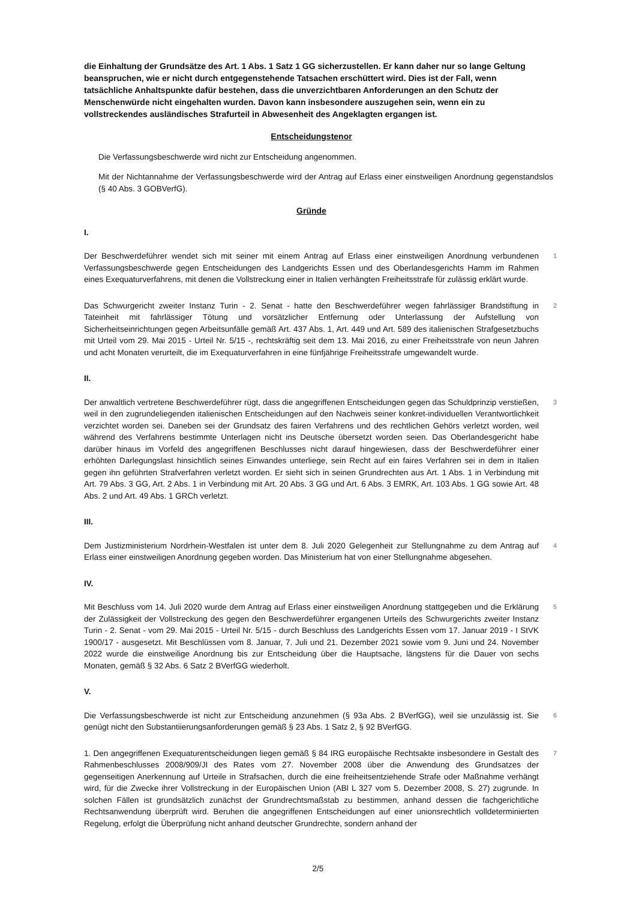die Einhaltung der Grundsätze des Art. 1 Abs. 1 Satz 1 GG sicherzustellen. Er kann daher nur so lange Geltung beanspruchen, wie er nicht durch entgegenstehende Tatsachen erschüttert wird. Dies ist der Fall, wenn tatsächliche Anhaltspunkte dafür bestehen, dass die unverzichtbaren Anforderungen an den Schutz der Menschenwürde nicht eingehalten wurden. Davon kann insbesondere auszugehen sein, wenn ein zu vollstreckendes ausländisches Strafurteil in Abwesenheit des Angeklagten ergangen ist.
Entscheidungstenor
Die Verfassungsbeschwerde wird nicht zur Entscheidung angenommen.
Mit der Nichtannahme der Verfassungsbeschwerde wird der Antrag auf Erlass einer einstweiligen Anordnung gegenstandslos (§ 40 Abs. 3 GOBVerfG).
Gründe
I.
Der Beschwerdeführer wendet sich mit seiner mit einem Antrag auf Erlass einer einstweiligen Anordnung verbundenen Verfassungsbeschwerde gegen Entscheidungen des Landgerichts Essen und des Oberlandesgerichts Hamm im Rahmen eines Exequaturverfahrens, mit denen die Vollstreckung einer in Italien verhängten Freiheitsstrafe für zulässig erklärt wurde.
1
Das Schwurgericht zweiter Instanz Turin - 2. Senat - hatte den Beschwerdeführer wegen fahrlässiger Brandstiftung in Tateinheit mit fahrlässiger Tötung und vorsätzlicher Entfernung oder Unterlassung der Aufstellung von Sicherheitseinrichtungen gegen Arbeitsunfälle gemäß Art. 437 Abs. 1, Art. 449 und Art. 589 des italienischen Strafgesetzbuchs mit Urteil vom 29. Mai 2015 - Urteil Nr. 5/15 -, rechtskräftig seit dem 13. Mai 2016, zu einer Freiheitsstrafe von neun Jahren und acht Monaten verurteilt, die im Exequaturverfahren in eine fünfjährige Freiheitsstrafe umgewandelt wurde.
2
II.
Der anwaltlich vertretene Beschwerdeführer rügt, dass die angegriffenen Entscheidungen gegen das Schuldprinzip verstießen, weil in den zugrundeliegenden italienischen Entscheidungen auf den Nachweis seiner konkret-individuellen Verantwortlichkeit verzichtet worden sei. Daneben sei der Grundsatz des fairen Verfahrens und des rechtlichen Gehörs verletzt worden, weil während des Verfahrens bestimmte Unterlagen nicht ins Deutsche übersetzt worden seien. Das Oberlandesgericht habe darüber hinaus im Vorfeld des angegriffenen Beschlusses nicht darauf hingewiesen, dass der Beschwerdeführer einer erhöhten Darlegungslast hinsichtlich seines Einwandes unterliege, sein Recht auf ein faires Verfahren sei in dem in Italien gegen ihn geführten Strafverfahren verletzt worden. Er sieht sich in seinen Grundrechten aus Art. 1 Abs. 1 in Verbindung mit Art. 79 Abs. 3 GG, Art. 2 Abs. 1 in Verbindung mit Art. 20 Abs. 3 GG und Art. 6 Abs. 3 EMRK, Art. 103 Abs. 1 GG sowie Art. 48 Abs. 2 und Art. 49 Abs. 1 GRCh verletzt.
3
III.
Dem Justizministerium Nordrhein-Westfalen ist unter dem 8. Juli 2020 Gelegenheit zur Stellungnahme zu dem Antrag auf Erlass einer einstweiligen Anordnung gegeben worden. Das Ministerium hat von einer Stellungnahme abgesehen.
4
IV.
Mit Beschluss vom 14. Juli 2020 wurde dem Antrag auf Erlass einer einstweiligen Anordnung stattgegeben und die Erklärung der Zulässigkeit der Vollstreckung des gegen den Beschwerdeführer ergangenen Urteils des Schwurgerichts zweiter Instanz Turin - 2. Senat - vom 29. Mai 2015 - Urteil Nr. 5/15 - durch Beschluss des Landgerichts Essen vom 17. Januar 2019 - I StVK 1900/17 - ausgesetzt. Mit Beschlüssen vom 8. Januar, 7. Juli und 21. Dezember 2021 sowie vom 9. Juni und 24. November 2022 wurde die einstweilige Anordnung bis zur Entscheidung über die Hauptsache, längstens für die Dauer von sechs Monaten, gemäß § 32 Abs. 6 Satz 2 BVerfGG wiederholt.
5
V.
Die Verfassungsbeschwerde ist nicht zur Entscheidung anzunehmen (§ 93a Abs. 2 BVerfGG), weil sie unzulässig ist. Sie genügt nicht den Substantiierungsanforderungen gemäß § 23 Abs. 1 Satz 2, § 92 BVerfGG.
6
1. Den angegriffenen Exequaturentscheidungen liegen gemäß § 84 IRG europäische Rechtsakte insbesondere in Gestalt des Rahmenbeschlusses 2008/909/JI des Rates vom 27. November 2008 über die Anwendung des Grundsatzes der gegenseitigen Anerkennung auf Urteile in Strafsachen, durch die eine freiheitsentziehende Strafe oder Maßnahme verhängt wird, für die Zwecke ihrer Vollstreckung in der Europäischen Union (ABl L 327 vom 5. Dezember 2008, S. 27) zugrunde. In solchen Fällen ist grundsätzlich zunächst der Grundrechtsmaßstab zu bestimmen, anhand dessen die fachgerichtliche Rechtsanwendung überprüft wird. Beruhen die angegriffenen Entscheidungen auf einer unionsrechtlich volldeterminierten Regelung, erfolgt die Überprüfung nicht anhand deutscher Grundrechte, sondern anhand der
7
2/5